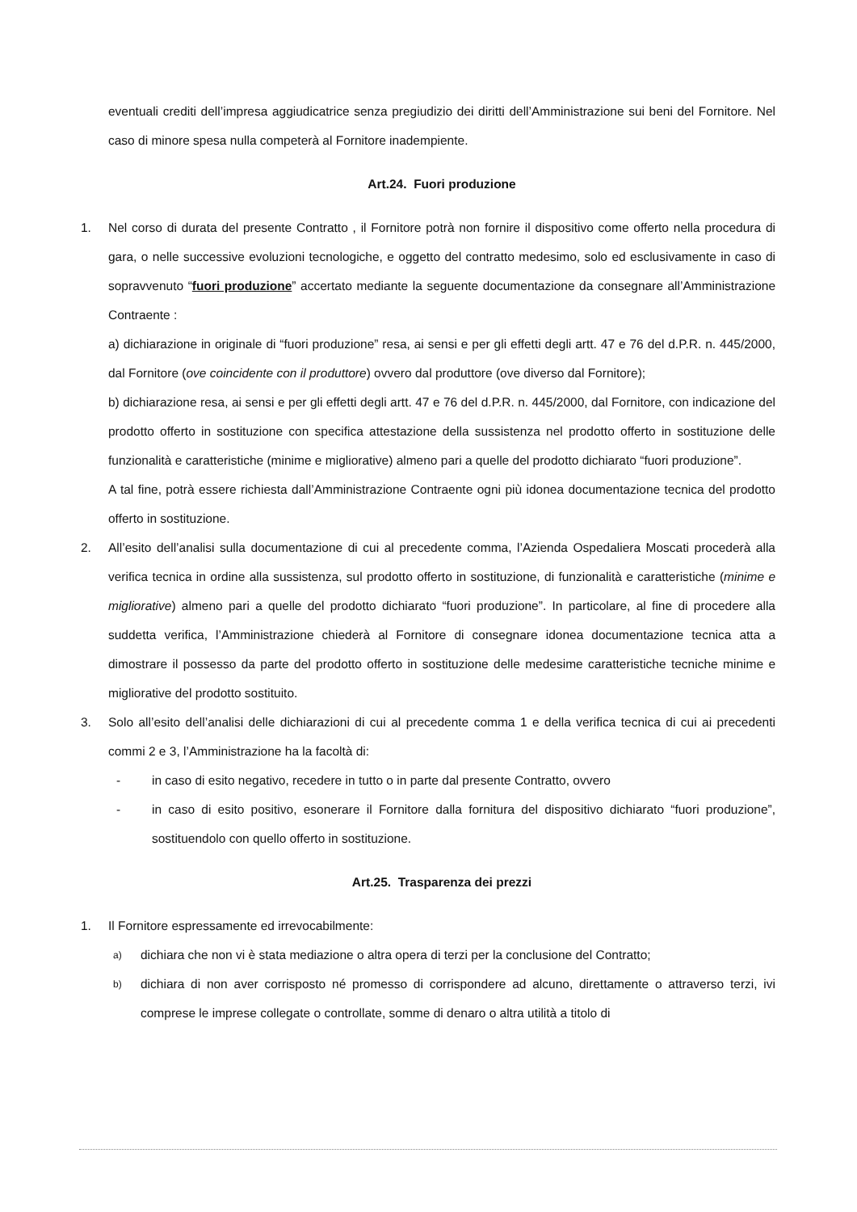eventuali crediti dell’impresa aggiudicatrice senza pregiudizio dei diritti dell’Amministrazione sui beni del Fornitore. Nel caso di minore spesa nulla competerà al Fornitore inadempiente.
Art.24. Fuori produzione
1. Nel corso di durata del presente Contratto , il Fornitore potrà non fornire il dispositivo come offerto nella procedura di gara, o nelle successive evoluzioni tecnologiche, e oggetto del contratto medesimo, solo ed esclusivamente in caso di sopravvenuto “fuori produzione” accertato mediante la seguente documentazione da consegnare all’Amministrazione Contraente :
a) dichiarazione in originale di “fuori produzione” resa, ai sensi e per gli effetti degli artt. 47 e 76 del d.P.R. n. 445/2000, dal Fornitore (ove coincidente con il produttore) ovvero dal produttore (ove diverso dal Fornitore);
b) dichiarazione resa, ai sensi e per gli effetti degli artt. 47 e 76 del d.P.R. n. 445/2000, dal Fornitore, con indicazione del prodotto offerto in sostituzione con specifica attestazione della sussistenza nel prodotto offerto in sostituzione delle funzionalità e caratteristiche (minime e migliorative) almeno pari a quelle del prodotto dichiarato “fuori produzione”.
A tal fine, potrà essere richiesta dall’Amministrazione Contraente ogni più idonea documentazione tecnica del prodotto offerto in sostituzione.
2. All’esito dell’analisi sulla documentazione di cui al precedente comma, l’Azienda Ospedaliera Moscati procederà alla verifica tecnica in ordine alla sussistenza, sul prodotto offerto in sostituzione, di funzionalità e caratteristiche (minime e migliorative) almeno pari a quelle del prodotto dichiarato “fuori produzione”. In particolare, al fine di procedere alla suddetta verifica, l’Amministrazione chiederà al Fornitore di consegnare idonea documentazione tecnica atta a dimostrare il possesso da parte del prodotto offerto in sostituzione delle medesime caratteristiche tecniche minime e migliorative del prodotto sostituito.
3. Solo all’esito dell’analisi delle dichiarazioni di cui al precedente comma 1 e della verifica tecnica di cui ai precedenti commi 2 e 3, l’Amministrazione ha la facoltà di:
- in caso di esito negativo, recedere in tutto o in parte dal presente Contratto, ovvero
- in caso di esito positivo, esonerare il Fornitore dalla fornitura del dispositivo dichiarato “fuori produzione”, sostituendolo con quello offerto in sostituzione.
Art.25. Trasparenza dei prezzi
1. Il Fornitore espressamente ed irrevocabilmente:
a)
dichiara che non vi è stata mediazione o altra opera di terzi per la conclusione del Contratto;
b)
dichiara di non aver corrisposto né promesso di corrispondere ad alcuno, direttamente o attraverso terzi, ivi comprese le imprese collegate o controllate, somme di denaro o altra utilità a titolo di